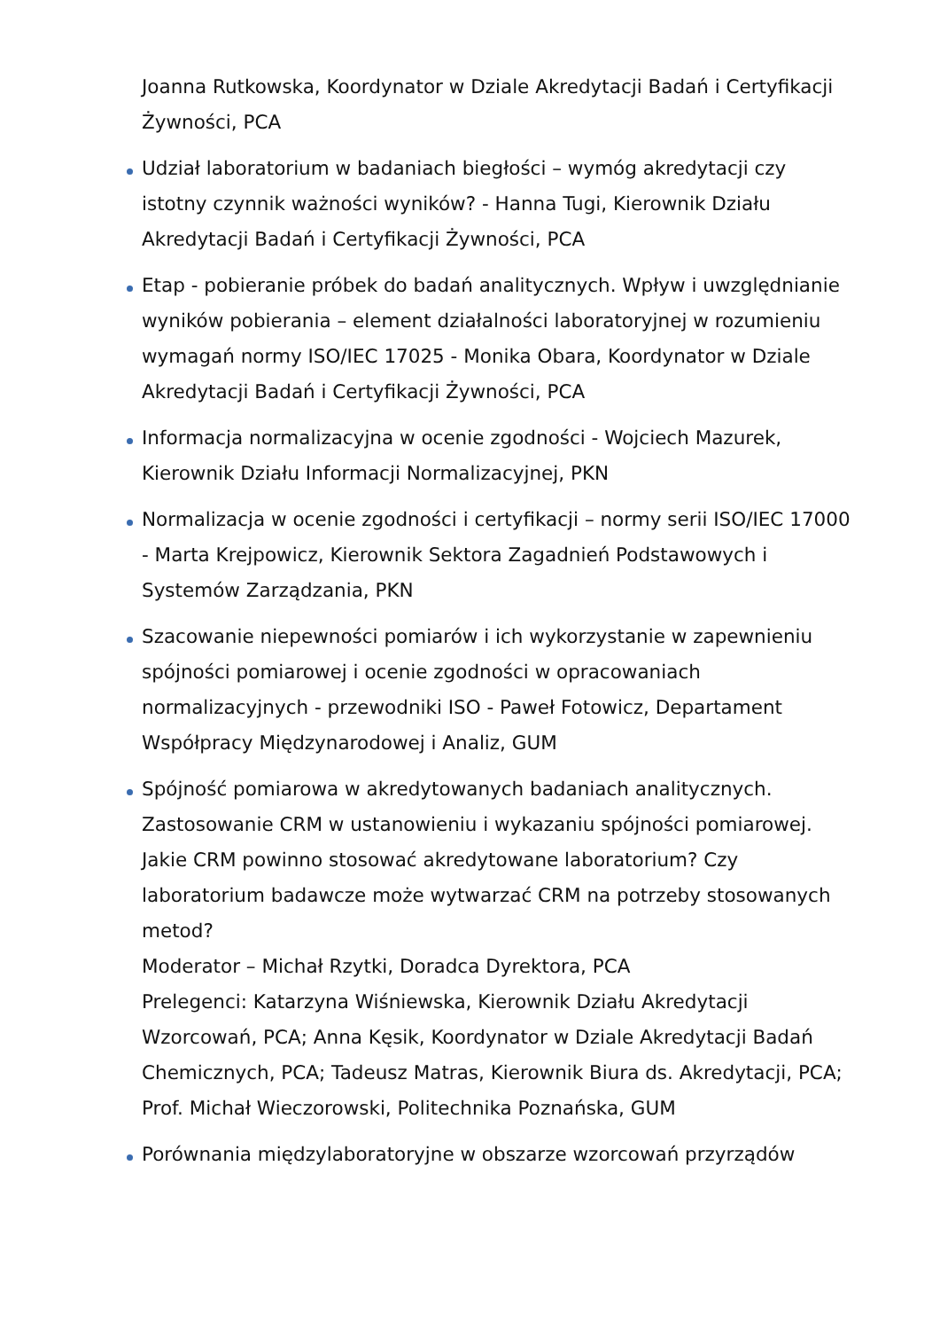Joanna Rutkowska, Koordynator w Dziale Akredytacji Badań i Certyfikacji Żywności, PCA
Udział laboratorium w badaniach biegłości – wymóg akredytacji czy istotny czynnik ważności wyników? - Hanna Tugi, Kierownik Działu Akredytacji Badań i Certyfikacji Żywności, PCA
Etap - pobieranie próbek do badań analitycznych. Wpływ i uwzględnianie wyników pobierania – element działalności laboratoryjnej w rozumieniu wymagań normy ISO/IEC 17025 - Monika Obara, Koordynator w Dziale Akredytacji Badań i Certyfikacji Żywności, PCA
Informacja normalizacyjna w ocenie zgodności - Wojciech Mazurek, Kierownik Działu Informacji Normalizacyjnej, PKN
Normalizacja w ocenie zgodności i certyfikacji – normy serii ISO/IEC 17000 - Marta Krejpowicz, Kierownik Sektora Zagadnień Podstawowych i Systemów Zarządzania, PKN
Szacowanie niepewności pomiarów i ich wykorzystanie w zapewnieniu spójności pomiarowej i ocenie zgodności w opracowaniach normalizacyjnych - przewodniki ISO - Paweł Fotowicz, Departament Współpracy Międzynarodowej i Analiz, GUM
Spójność pomiarowa w akredytowanych badaniach analitycznych. Zastosowanie CRM w ustanowieniu i wykazaniu spójności pomiarowej. Jakie CRM powinno stosować akredytowane laboratorium? Czy laboratorium badawcze może wytwarzać CRM na potrzeby stosowanych metod?
Moderator – Michał Rzytki, Doradca Dyrektora, PCA
Prelegenci: Katarzyna Wiśniewska, Kierownik Działu Akredytacji Wzorcowań, PCA; Anna Kęsik, Koordynator w Dziale Akredytacji Badań Chemicznych, PCA; Tadeusz Matras, Kierownik Biura ds. Akredytacji, PCA; Prof. Michał Wieczorowski, Politechnika Poznańska, GUM
Porównania międzylaboratoryjne w obszarze wzorcowań przyrządów